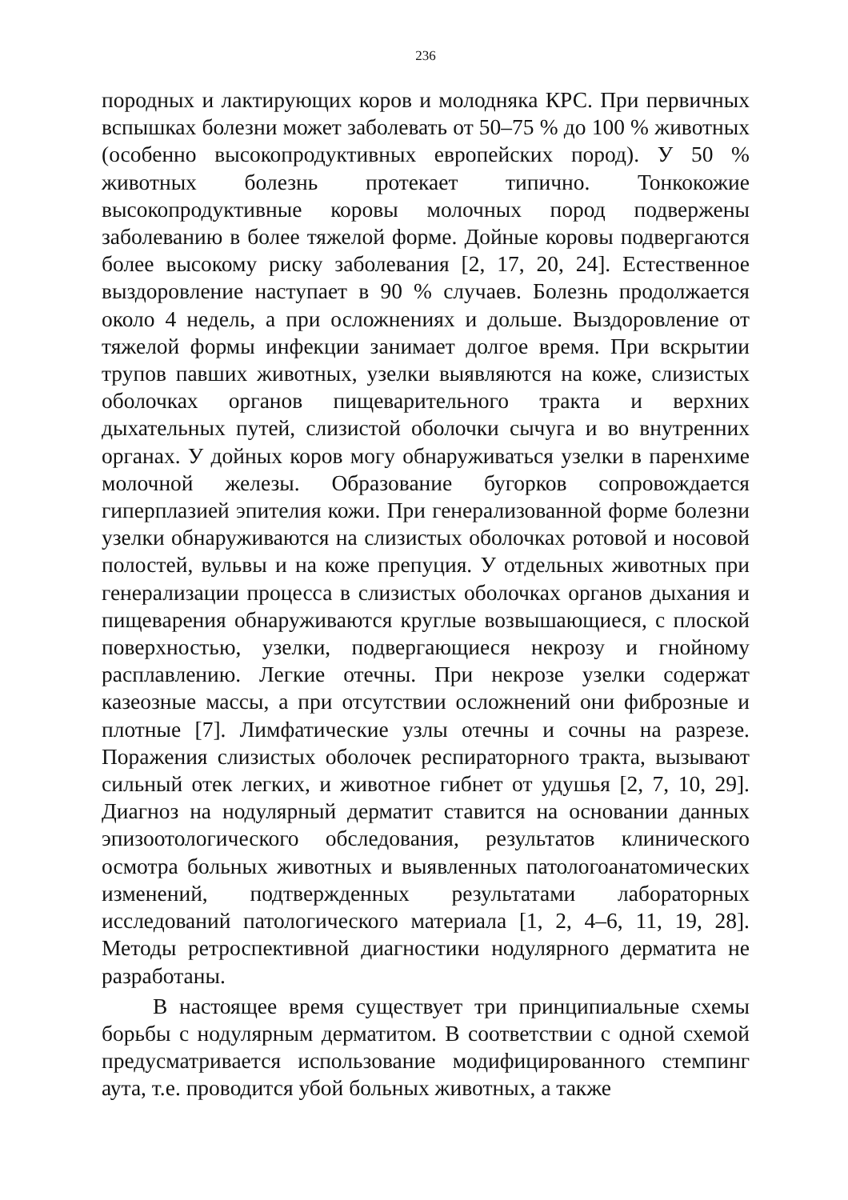236
породных и лактирующих коров и молодняка КРС. При первичных вспышках болезни может заболевать от 50–75 % до 100 % животных (особенно высокопродуктивных европейских пород). У 50 % животных болезнь протекает типично. Тонкокожие высокопродуктивные коровы молочных пород подвержены заболеванию в более тяжелой форме. Дойные коровы подвергаются более высокому риску заболевания [2, 17, 20, 24]. Естественное выздоровление наступает в 90 % случаев. Болезнь продолжается около 4 недель, а при осложнениях и дольше. Выздоровление от тяжелой формы инфекции занимает долгое время. При вскрытии трупов павших животных, узелки выявляются на коже, слизистых оболочках органов пищеварительного тракта и верхних дыхательных путей, слизистой оболочки сычуга и во внутренних органах. У дойных коров могу обнаруживаться узелки в паренхиме молочной железы. Образование бугорков сопровождается гиперплазией эпителия кожи. При генерализованной форме болезни узелки обнаруживаются на слизистых оболочках ротовой и носовой полостей, вульвы и на коже препуция. У отдельных животных при генерализации процесса в слизистых оболочках органов дыхания и пищеварения обнаруживаются круглые возвышающиеся, с плоской поверхностью, узелки, подвергающиеся некрозу и гнойному расплавлению. Легкие отечны. При некрозе узелки содержат казеозные массы, а при отсутствии осложнений они фиброзные и плотные [7]. Лимфатические узлы отечны и сочны на разрезе. Поражения слизистых оболочек респираторного тракта, вызывают сильный отек легких, и животное гибнет от удушья [2, 7, 10, 29]. Диагноз на нодулярный дерматит ставится на основании данных эпизоотологического обследования, результатов клинического осмотра больных животных и выявленных патологоанатомических изменений, подтвержденных результатами лабораторных исследований патологического материала [1, 2, 4–6, 11, 19, 28]. Методы ретроспективной диагностики нодулярного дерматита не разработаны.
В настоящее время существует три принципиальные схемы борьбы с нодулярным дерматитом. В соответствии с одной схемой предусматривается использование модифицированного стемпинг аута, т.е. проводится убой больных животных, а также